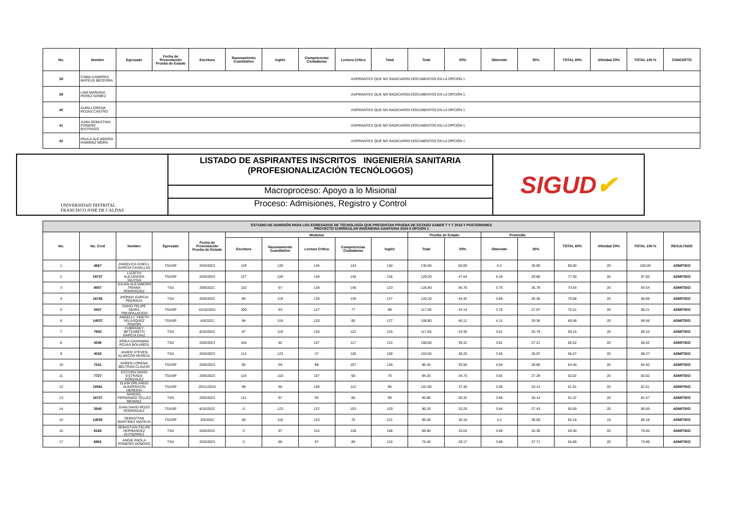| No. | Nombre | Egresado | Fecha de Presentación Prueba de Estado | Escritura | Razonamiento Cuantitativo | Inglés | Competencias Ciudadanas | Lectura Crítica | Total | Total | 50% | Obtenido | 30% | TOTAL 80% | Afinidad 20% | TOTAL 100 % | CONCEPTO |
| --- | --- | --- | --- | --- | --- | --- | --- | --- | --- | --- | --- | --- | --- | --- | --- | --- | --- |
| 38 | CAMILA ANDREA MATEUS BECERRA | ASPIRANTES QUE NO RADICARON DOCUMENTOS EN LA OPCIÓN 1 | | | | | | | | | | | | | | | |
| 39 | LINA MARIANA PEREZ GOMEZ | ASPIRANTES QUE NO RADICARON DOCUMENTOS EN LA OPCIÓN 1 | | | | | | | | | | | | | | | |
| 40 | AURA LORENA ROJAS CASTRO | ASPIRANTES QUE NO RADICARON DOCUMENTOS EN LA OPCIÓN 1 | | | | | | | | | | | | | | | |
| 41 | JUAN SEBASTIAN FORERO BUITRAGO | ASPIRANTES QUE NO RADICARON DOCUMENTOS EN LA OPCIÓN 1 | | | | | | | | | | | | | | | |
| 42 | PAULA ALEJANDRA RAMIREZ MORA | ASPIRANTES QUE NO RADICARON DOCUMENTOS EN LA OPCIÓN 1 | | | | | | | | | | | | | | | |
UNIVERSIDAD DISTRITAL
FRANCISCO JOSÉ DE CALDAS
LISTADO DE ASPIRANTES INSCRITOS INGENIERÍA SANITARIA
(PROFESIONALIZACIÓN TECNÓLOGOS)
Macroproceso: Apoyo a lo Misional
Proceso: Admisiones, Registro y Control
SIGUD ✔
| ESTUDIO DE ADMISIÓN PARA LOS EGRESADOS DE TECNOLOGÍA QUE PRESENTAN PRUEBA DE ESTADO SABER T Y T 2016 Y POSTERIORES PROYECTO CURRICULAR INGENIERIA SANITARIA 2024-3 OPCIÓN 1 | | | | | | | | | | | | | | | | | |
| No. | No. Cred | Nombre | Egresado | Fecha de Presentación Prueba de Estado | Modulos | | | | | Prueba de Estado | | Promedio | | TOTAL 80% | Afinidad 20% | TOTAL 100 % | RESULTADO |
| | | | | | Escritura | Razonamiento Cuantitativo | Lectura Crítica | Competencias Ciudadanas | Inglés | Total | 50% | Obtenido | 30% | | | | |
| 1 | 4667 | ANGELICA GISELL GARCIA CASALLAS | TGASP | 25/6/2023 | 129 | 120 | 145 | 134 | 150 | 135.60 | 50.00 | 4.2 | 30.00 | 80.00 | 20 | 100.00 | ADMITIDO |
| 2 | 18737 | LIZZETH ALEJANDRA TAUTIVA | TGASP | 25/6/2023 | 127 | 126 | 140 | 135 | 118 | 129.20 | 47.64 | 4.18 | 29.86 | 77.50 | 20 | 97.50 | ADMITIDO |
| 3 | 8057 | JULIAN ALEJANDRO TRIANA RODRIGUEZ | TSA | 20/6/2021 | 132 | 97 | 136 | 146 | 123 | 126.80 | 46.76 | 3.75 | 26.79 | 73.54 | 20 | 93.54 | ADMITIDO |
| 4 | 16736 | JHONNY GARCIA PEDRAZA | TSA | 25/6/2022 | 90 | 119 | 130 | 135 | 127 | 120.20 | 44.32 | 3.69 | 26.36 | 70.68 | 20 | 90.68 | ADMITIDO |
| 5 | 3437 | DAVID FELIPE NEIRA TRESPALACIOS | TGASP | 10/10/2021 | 200 | 93 | 127 | 77 | 88 | 117.00 | 43.14 | 3.79 | 27.07 | 70.21 | 20 | 90.21 | ADMITIDO |
| 6 | 14537 | ANGELLY YINETH VELASQUEZ PINZON | TGASP | 4/6/2022 | 94 | 118 | 120 | 85 | 127 | 108.80 | 40.12 | 4.11 | 29.36 | 69.48 | 20 | 89.48 | ADMITIDO |
| 7 | 7943 | YUBRASKY BETZABETH GARCIA DIAZ | TSA | 8/10/2022 | 87 | 119 | 136 | 122 | 124 | 117.60 | 43.36 | 3.61 | 25.79 | 69.15 | 20 | 89.15 | ADMITIDO |
| 8 | 4346 | ERIKA DAHIANNA ROJAS BOLAÑOS | TSA | 25/6/2023 | 104 | 92 | 107 | 117 | 113 | 106.60 | 39.31 | 3.81 | 27.21 | 66.52 | 20 | 86.52 | ADMITIDO |
| 9 | 4028 | JAVIER STEVEN ALARCON MURCIA | TSA | 25/6/2023 | 113 | 123 | 47 | 126 | 109 | 103.60 | 38.20 | 3.93 | 28.07 | 66.27 | 20 | 86.27 | ADMITIDO |
| 10 | 7241 | KAREN LORENA BELTRAN CLAVIJO | TGASP | 25/6/2023 | 90 | 69 | 88 | 107 | 128 | 96.40 | 35.55 | 4.04 | 28.86 | 64.40 | 20 | 84.40 | ADMITIDO |
| 11 | 7727 | ESTIVEN DAVID ESTRADA GONZALEZ | TGASP | 25/6/2023 | 124 | 110 | 107 | 60 | 70 | 94.20 | 34.73 | 3.82 | 27.29 | 62.02 | 20 | 82.02 | ADMITIDO |
| 12 | 19361 | ELKIN ORLANDO ALBARRACIN HEREDIA | TGASP | 20/11/2016 | 99 | 96 | 106 | 112 | 95 | 101.60 | 37.46 | 3.38 | 24.14 | 61.61 | 20 | 81.61 | ADMITIDO |
| 13 | 16727 | MANUEL FERNANDO TELLEZ MENDEZ | TSA | 25/6/2023 | 111 | 97 | 92 | 80 | 99 | 95.80 | 35.32 | 3.66 | 26.14 | 61.47 | 20 | 81.47 | ADMITIDO |
| 14 | 2648 | JUAN DAVID ROZO RODRIGUEZ | TGASP | 8/10/2022 | 0 | 123 | 122 | 103 | 103 | 90.20 | 33.26 | 3.84 | 27.43 | 60.69 | 20 | 80.69 | ADMITIDO |
| 15 | 14525 | SEBASTIAN MARTINEZ MATEUS | TGASP | 4/6/2022 | 40 | 118 | 123 | 75 | 121 | 95.40 | 35.18 | 4.2 | 30.00 | 65.18 | 15 | 80.18 | ADMITIDO |
| 16 | 8168 | SEBASTIAN FELIPE HERNANDEZ GUTIERREZ | TSA | 26/6/2022 | 0 | 97 | 115 | 128 | 108 | 89.60 | 33.04 | 3.69 | 26.36 | 59.40 | 20 | 79.40 | ADMITIDO |
| 17 | 6962 | ANGIE PAOLA ROMERO DONOSO | TSA | 25/6/2023 | 0 | 86 | 97 | 89 | 110 | 76.40 | 28.17 | 3.88 | 27.71 | 55.89 | 20 | 75.89 | ADMITIDO |